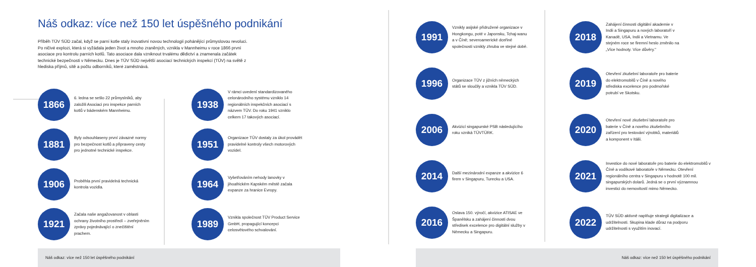Náš odkaz: více než 150 let úspěšného podnikání
Příběh TÜV SÜD začal, když se parní kotle staly inovativní novou technologií pohánějící průmyslovou revoluci. Po ničivé explozi, která si vyžádala jeden život a mnoho zraněných, vznikla v Mannheimu v roce 1866 první asociace pro kontrolu parních kotlů. Tato asociace dala vzniknout trvalému dědictví a znamenala začátek technické bezpečnosti v Německu. Dnes je TÜV SÜD největší asociací technických inspekcí (TÜV) na světě z hlediska příjmů, sítě a počtu odborníků, které zaměstnává.
1866
6. ledna se sešlo 22 průmyslníků, aby založili Asociaci pro inspekce parních kotlů v bádenském Mannheimu.
1881
Byly odsouhlaseny první závazné normy pro bezpečnost kotlů a připraveny cesty pro jednotné technické inspekce.
1906
Proběhla první pravidelná technická kontrola vozidla.
1921
Začala naše angažovanost v oblasti ochrany životního prostředí – zveřejněním zprávy pojednávající o znečištění prachem.
1938
V rámci uvedení standardizovaného celonárodního systému vzniklo 14 regionálních inspekčních asociací s názvem TÜV. Do roku 1941 vzniklo celkem 17 takových asociací.
1951
Organizace TÜV dostaly za úkol provádět pravidelné kontroly všech motorových vozidel.
1964
Vyšetřováním nehody lanovky v jihoafrickém Kapském městě začala expanze za hranice Evropy.
1989
Vznikla společnost TÜV Product Service GmbH, propagující koncepci celosvětového schvalování.
1991
Vznikly asijské přidružené organizace v Hongkongu, poté v Japonsku, Tchaj-wanu a v Číně; severoamerické dceřiné společnosti vznikly zhruba ve stejné době.
1996
Organizace TÜV z jižních německých států se sloučily a vznikla TÜV SÜD.
2006
Akvizicí singapurské PSB následujícího roku vzniká TÜVTÜRK.
2014
Další mezinárodní expanze a akvizice 6 firem v Singapuru, Turecku a USA.
2016
Oslava 150. výročí, akvizice ATISAE ve Španělsku a zahájení činnosti dvou středisek excelence pro digitální služby v Německu a Singapuru.
2018
Zahájení činnosti digitální akademie v Indii a Singapuru a nových laboratoří v Kanadě, USA, Indii a Vietnamu. Ve stejném roce se firemní heslo změnilo na „Více hodnoty. Více důvěry."
2019
Otevření zkušební laboratoře pro baterie do elektromobilů v Číně a nového střediska excelence pro podmořské potrubí ve Skotsku.
2020
Otevření nové zkušební laboratoře pro baterie v Číně a nového zkušebního zařízení pro testování výrobků, materiálů a komponent v Itálii.
2021
Investice do nové laboratoře pro baterie do elektromobilů v Číně a vodíkové laboratoře v Německu. Otevření regionálního centra v Singapuru v hodnotě 100 mil. singapurských dolarů. Jedná se o první významnou investici do nemovitostí mimo Německo.
2022
TÜV SÜD aktivně naplňuje strategii digitalizace a udržitelnosti. Skupina klade důraz na podporu udržitelnosti s využitím inovací.
Náš odkaz: více než 150 let úspěšného podnikání Náš odkaz: více než 150 let úspěšného podnikání